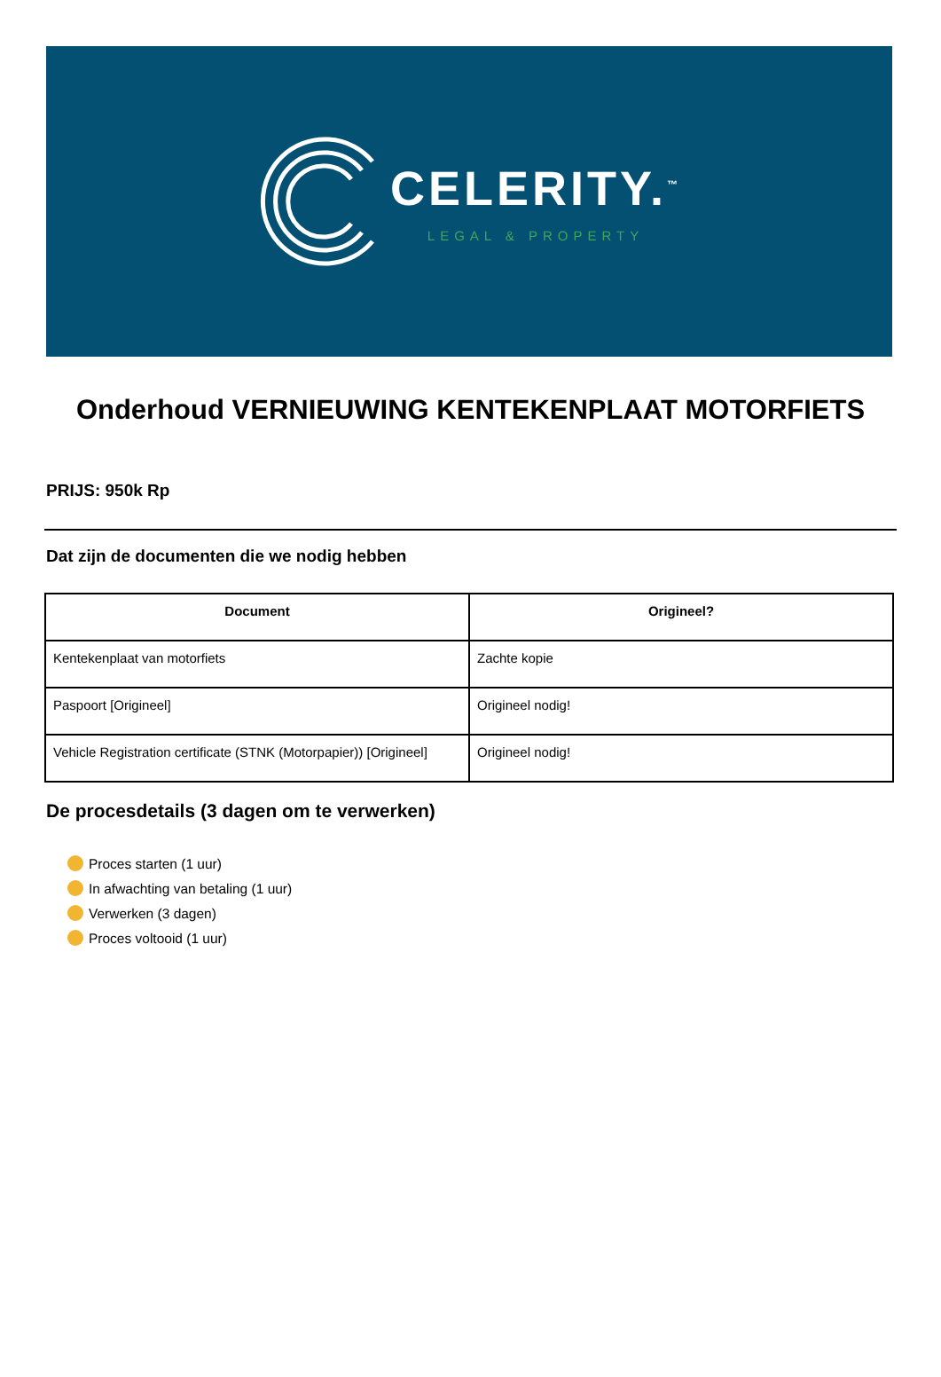CELERITY.<sup>™</sup>
LEGAL & PROPERTY
Onderhoud VERNIEUWING KENTEKENPLAAT MOTORFIETS
PRIJS: 950k Rp
Dat zijn de documenten die we nodig hebben
| Document | Origineel? |
| --- | --- |
| Kentekenplaat van motorfiets | Zachte kopie |
| Paspoort [Origineel] | Origineel nodig! |
| Vehicle Registration certificate (STNK (Motorpapier)) [Origineel] | Origineel nodig! |
De procesdetails (3 dagen om te verwerken)
Proces starten (1 uur)
In afwachting van betaling (1 uur)
Verwerken (3 dagen)
Proces voltooid (1 uur)